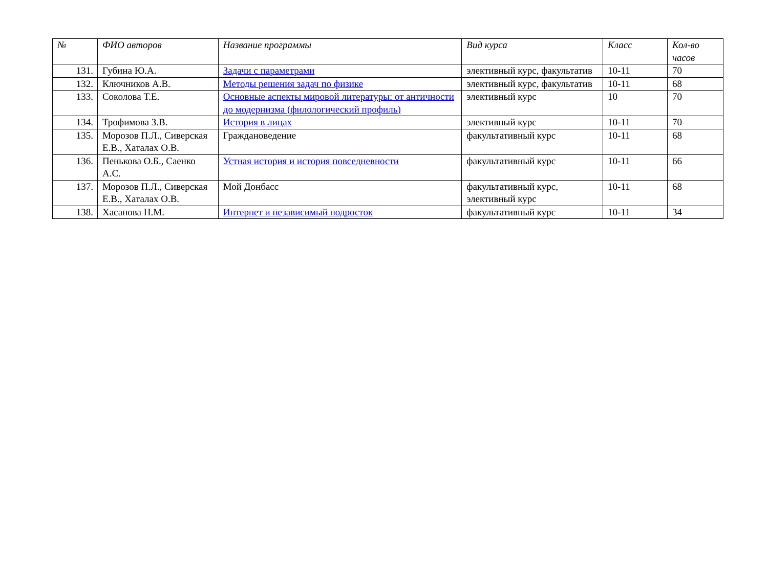| № | ФИО авторов | Название программы | Вид курса | Класс | Кол-во часов |
| --- | --- | --- | --- | --- | --- |
| 131. | Губина Ю.А. | Задачи с параметрами | элективный курс, факультатив | 10-11 | 70 |
| 132. | Ключников А.В. | Методы решения задач по физике | элективный курс, факультатив | 10-11 | 68 |
| 133. | Соколова Т.Е. | Основные аспекты мировой литературы: от античности до модернизма (филологический профиль) | элективный курс | 10 | 70 |
| 134. | Трофимова З.В. | История в лицах | элективный курс | 10-11 | 70 |
| 135. | Морозов П.Л., Сиверская Е.В., Хаталах О.В. | Граждановедение | факультативный курс | 10-11 | 68 |
| 136. | Пенькова О.Б., Саенко А.С. | Устная история и история повседневности | факультативный курс | 10-11 | 66 |
| 137. | Морозов П.Л., Сиверская Е.В., Хаталах О.В. | Мой Донбасс | факультативный курс, элективный курс | 10-11 | 68 |
| 138. | Хасанова Н.М. | Интернет и независимый подросток | факультативный курс | 10-11 | 34 |